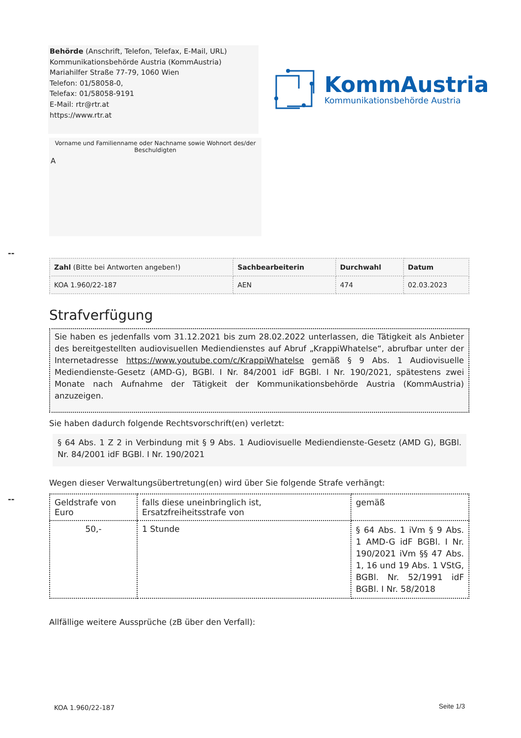Behörde (Anschrift, Telefon, Telefax, E-Mail, URL)
Kommunikationsbehörde Austria (KommAustria)
Mariahilfer Straße 77-79, 1060 Wien
Telefon: 01/58058-0,
Telefax: 01/58058-9191
E-Mail: rtr@rtr.at
https://www.rtr.at
KommAustria
Kommunikationsbehörde Austria
Vorname und Familienname oder Nachname sowie Wohnort des/der
Beschuldigten
A
--
| Zahl (Bitte bei Antworten angeben!) | Sachbearbeiterin | Durchwahl | Datum |
| --- | --- | --- | --- |
| KOA 1.960/22-187 | AEN | 474 | 02.03.2023 |
Strafverfügung
Sie haben es jedenfalls vom 31.12.2021 bis zum 28.02.2022 unterlassen, die Tätigkeit als Anbieter des bereitgestellten audiovisuellen Mediendienstes auf Abruf „KrappiWhatelse“, abrufbar unter der Internetadresse https://www.youtube.com/c/KrappiWhatelse gemäß § 9 Abs. 1 Audiovisuelle Mediendienste-Gesetz (AMD-G), BGBl. I Nr. 84/2001 idF BGBl. I Nr. 190/2021, spätestens zwei Monate nach Aufnahme der Tätigkeit der Kommunikationsbehörde Austria (KommAustria) anzuzeigen.
Sie haben dadurch folgende Rechtsvorschrift(en) verletzt:
§ 64 Abs. 1 Z 2 in Verbindung mit § 9 Abs. 1 Audiovisuelle Mediendienste-Gesetz (AMD G), BGBl. Nr. 84/2001 idF BGBl. I Nr. 190/2021
Wegen dieser Verwaltungsübertretung(en) wird über Sie folgende Strafe verhängt:
--
| Geldstrafe von Euro | falls diese uneinbringlich ist, Ersatzfreiheitsstrafe von | gemäß |
| --- | --- | --- |
| 50,- | 1 Stunde | § 64 Abs. 1 iVm § 9 Abs. 1 AMD-G idF BGBl. I Nr. 190/2021 iVm §§ 47 Abs. 1, 16 und 19 Abs. 1 VStG, BGBl. Nr. 52/1991 idF BGBl. I Nr. 58/2018 |
Allfällige weitere Aussprüche (zB über den Verfall):
KOA 1.960/22-187 Seite 1/3